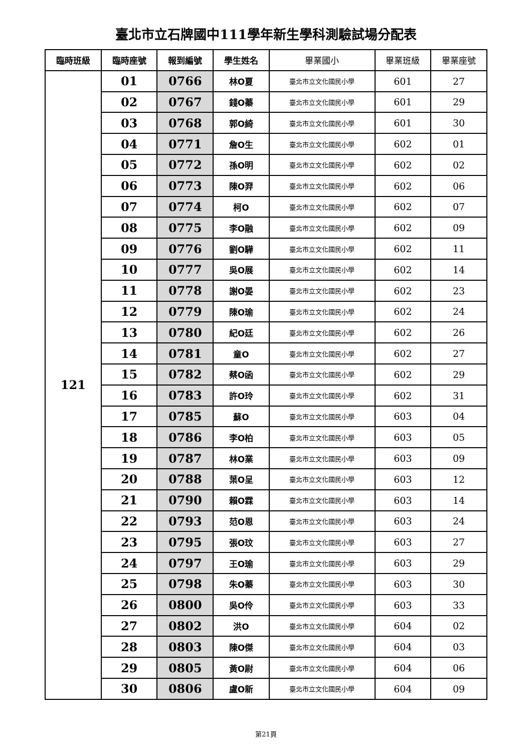臺北市立石牌國中111學年新生學科測驗試場分配表
| 臨時班級 | 臨時座號 | 報到編號 | 學生姓名 | 畢業國小 | 畢業班級 | 畢業座號 |
| --- | --- | --- | --- | --- | --- | --- |
| 121 | 01 | 0766 | 林O夏 | 臺北市立文化國民小學 | 601 | 27 |
| | 02 | 0767 | 錢O蓁 | 臺北市立文化國民小學 | 601 | 29 |
| | 03 | 0768 | 郭O綺 | 臺北市立文化國民小學 | 601 | 30 |
| | 04 | 0771 | 詹O生 | 臺北市立文化國民小學 | 602 | 01 |
| | 05 | 0772 | 孫O明 | 臺北市立文化國民小學 | 602 | 02 |
| | 06 | 0773 | 陳O羿 | 臺北市立文化國民小學 | 602 | 06 |
| | 07 | 0774 | 柯O | 臺北市立文化國民小學 | 602 | 07 |
| | 08 | 0775 | 李O融 | 臺北市立文化國民小學 | 602 | 09 |
| | 09 | 0776 | 劉O驊 | 臺北市立文化國民小學 | 602 | 11 |
| | 10 | 0777 | 吳O展 | 臺北市立文化國民小學 | 602 | 14 |
| | 11 | 0778 | 謝O晏 | 臺北市立文化國民小學 | 602 | 23 |
| | 12 | 0779 | 陳O瑜 | 臺北市立文化國民小學 | 602 | 24 |
| | 13 | 0780 | 紀O廷 | 臺北市立文化國民小學 | 602 | 26 |
| | 14 | 0781 | 童O | 臺北市立文化國民小學 | 602 | 27 |
| | 15 | 0782 | 蔡O函 | 臺北市立文化國民小學 | 602 | 29 |
| | 16 | 0783 | 許O玲 | 臺北市立文化國民小學 | 602 | 31 |
| | 17 | 0785 | 蘇O | 臺北市立文化國民小學 | 603 | 04 |
| | 18 | 0786 | 李O柏 | 臺北市立文化國民小學 | 603 | 05 |
| | 19 | 0787 | 林O業 | 臺北市立文化國民小學 | 603 | 09 |
| | 20 | 0788 | 葉O呈 | 臺北市立文化國民小學 | 603 | 12 |
| | 21 | 0790 | 賴O霖 | 臺北市立文化國民小學 | 603 | 14 |
| | 22 | 0793 | 范O恩 | 臺北市立文化國民小學 | 603 | 24 |
| | 23 | 0795 | 張O玟 | 臺北市立文化國民小學 | 603 | 27 |
| | 24 | 0797 | 王O瑜 | 臺北市立文化國民小學 | 603 | 29 |
| | 25 | 0798 | 朱O蓁 | 臺北市立文化國民小學 | 603 | 30 |
| | 26 | 0800 | 吳O伶 | 臺北市立文化國民小學 | 603 | 33 |
| | 27 | 0802 | 洪O | 臺北市立文化國民小學 | 604 | 02 |
| | 28 | 0803 | 陳O傑 | 臺北市立文化國民小學 | 604 | 03 |
| | 29 | 0805 | 黃O尉 | 臺北市立文化國民小學 | 604 | 06 |
| | 30 | 0806 | 盧O新 | 臺北市立文化國民小學 | 604 | 09 |
第21頁